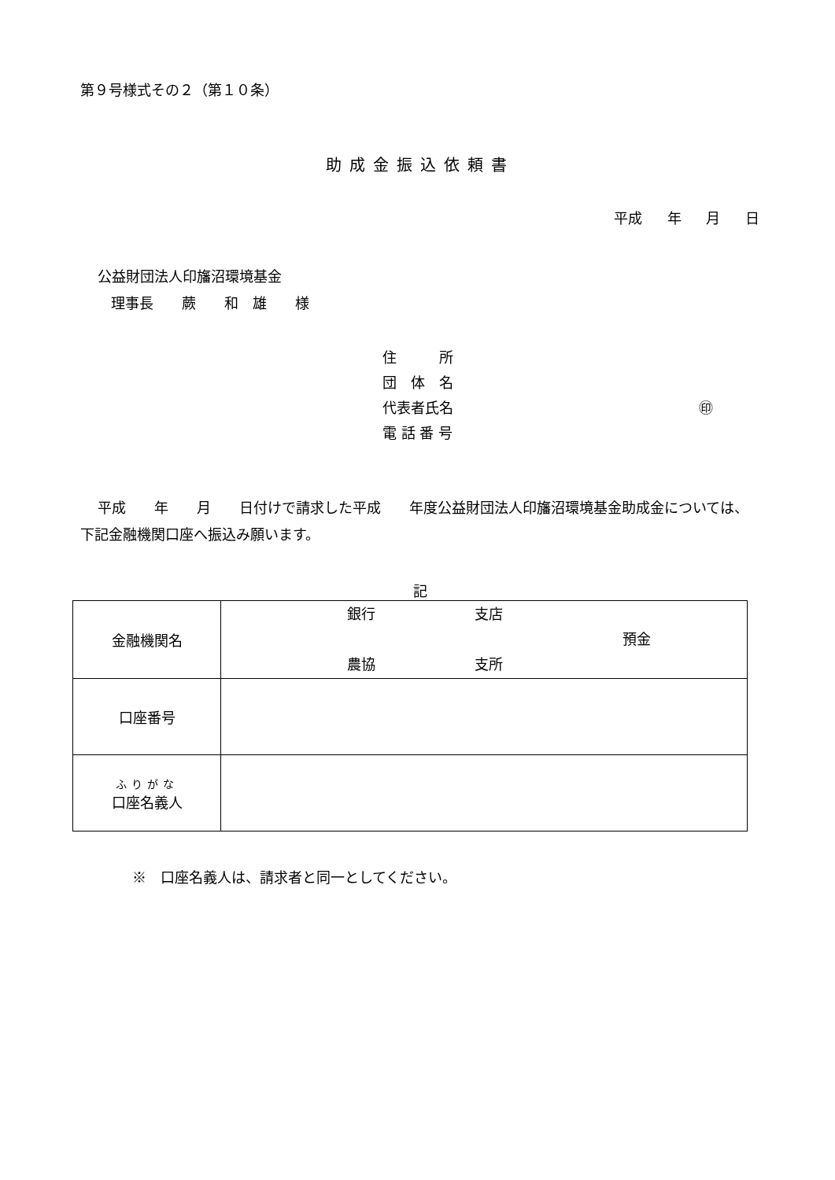第９号様式その２（第１０条）
助成金振込依頼書
平成 年 月 日
公益財団法人印旛沼環境基金
理事長　　蕨　　和　雄　　様
住　　　所
団　体　名
代表者氏名 ㊞
電 話 番 号
平成　　年　　月　　日付けで請求した平成　　年度公益財団法人印旛沼環境基金助成金については、下記金融機関口座へ振込み願います。
記
| 金融機関名 | 銀行 支店 預金 農協 支所 |
| 口座番号 | |
| ふりがな 口座名義人 | |
※　口座名義人は、請求者と同一としてください。